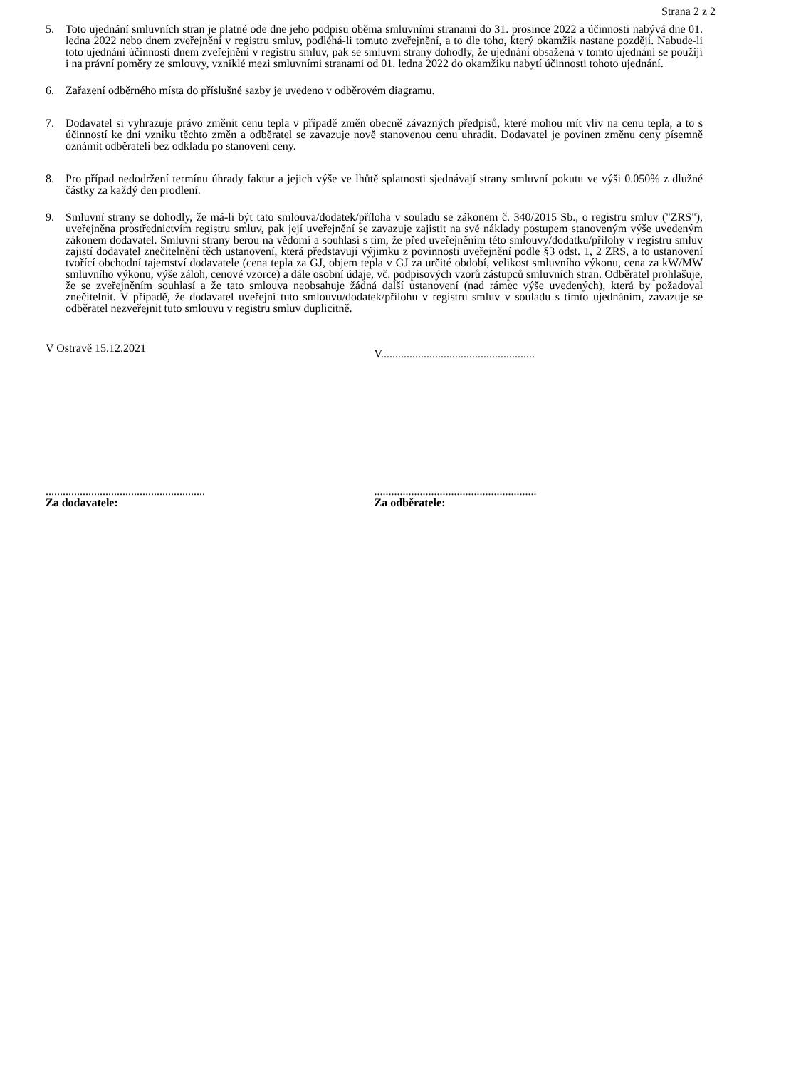Strana 2 z 2
5. Toto ujednání smluvních stran je platné ode dne jeho podpisu oběma smluvními stranami do 31. prosince 2022 a účinnosti nabývá dne 01. ledna 2022 nebo dnem zveřejnění v registru smluv, podléhá-li tomuto zveřejnění, a to dle toho, který okamžik nastane později. Nabude-li toto ujednání účinnosti dnem zveřejnění v registru smluv, pak se smluvní strany dohodly, že ujednání obsažená v tomto ujednání se použijí i na právní poměry ze smlouvy, vzniklé mezi smluvními stranami od 01. ledna 2022 do okamžiku nabytí účinnosti tohoto ujednání.
6. Zařazení odběrného místa do příslušné sazby je uvedeno v odběrovém diagramu.
7. Dodavatel si vyhrazuje právo změnit cenu tepla v případě změn obecně závazných předpisů, které mohou mít vliv na cenu tepla, a to s účinností ke dni vzniku těchto změn a odběratel se zavazuje nově stanovenou cenu uhradit. Dodavatel je povinen změnu ceny písemně oznámit odběrateli bez odkladu po stanovení ceny.
8. Pro případ nedodržení termínu úhrady faktur a jejich výše ve lhůtě splatnosti sjednávají strany smluvní pokutu ve výši 0.050% z dlužné částky za každý den prodlení.
9. Smluvní strany se dohodly, že má-li být tato smlouva/dodatek/příloha v souladu se zákonem č. 340/2015 Sb., o registru smluv ("ZRS"), uveřejněna prostřednictvím registru smluv, pak její uveřejnění se zavazuje zajistit na své náklady postupem stanoveným výše uvedeným zákonem dodavatel. Smluvní strany berou na vědomí a souhlasí s tím, že před uveřejněním této smlouvy/dodatku/přílohy v registru smluv zajistí dodavatel znečitelnění těch ustanovení, která představují výjimku z povinnosti uveřejnění podle §3 odst. 1, 2 ZRS, a to ustanovení tvořící obchodní tajemství dodavatele (cena tepla za GJ, objem tepla v GJ za určité období, velikost smluvního výkonu, cena za kW/MW smluvního výkonu, výše záloh, cenové vzorce) a dále osobní údaje, vč. podpisových vzorů zástupců smluvních stran. Odběratel prohlašuje, že se zveřejněním souhlasí a že tato smlouva neobsahuje žádná další ustanovení (nad rámec výše uvedených), která by požadoval znečitelnit. V případě, že dodavatel uveřejní tuto smlouvu/dodatek/přílohu v registru smluv v souladu s tímto ujednáním, zavazuje se odběratel nezveřejnit tuto smlouvu v registru smluv duplicitně.
V Ostravě 15.12.2021
........................................................
Za dodavatele:
V......................................................
.........................................................
Za odběratele: